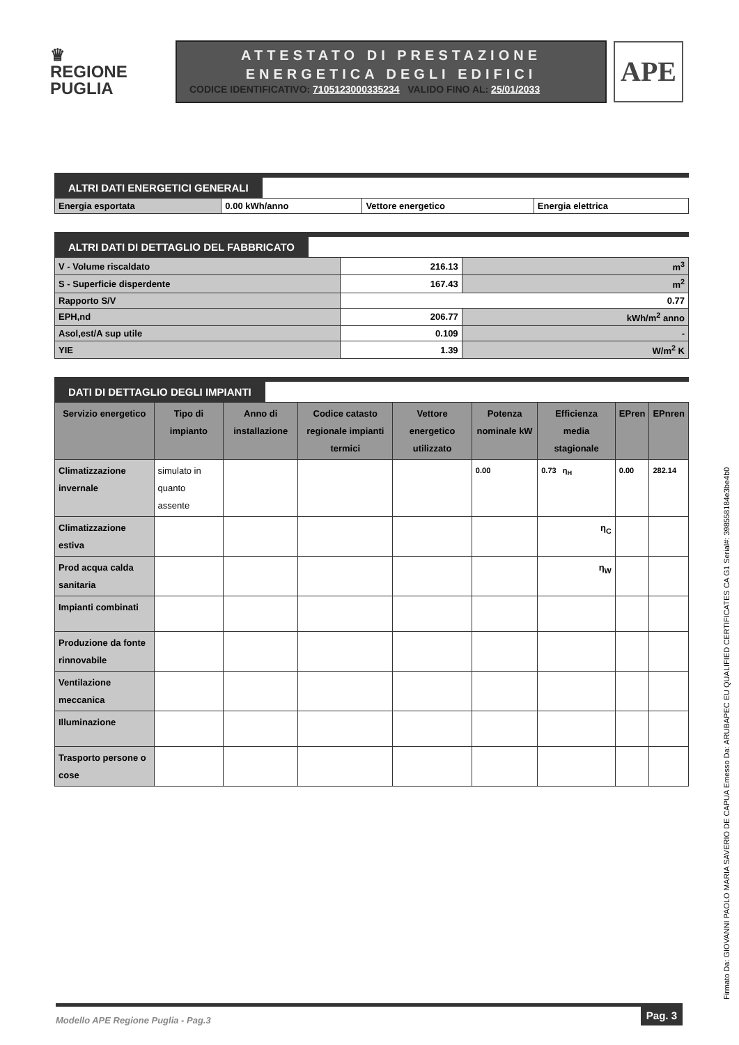♛
REGIONE
PUGLIA
ATTESTATO DI PRESTAZIONE
ENERGETICA DEGLI EDIFICI
CODICE IDENTIFICATIVO: 7105123000335234 VALIDO FINO AL: 25/01/2033
APE
ALTRI DATI ENERGETICI GENERALI
| Energia esportata | 0.00 kWh/anno | Vettore energetico | Energia elettrica |
ALTRI DATI DI DETTAGLIO DEL FABBRICATO
| V - Volume riscaldato | 216.13 | m<sup>3</sup> |
| S - Superficie disperdente | 167.43 | m<sup>2</sup> |
| Rapporto S/V | 0.77 | |
| EPH,nd | 206.77 | kWh/m<sup>2</sup> anno |
| Asol,est/A sup utile | 0.109 | - |
| YIE | 1.39 | W/m<sup>2</sup> K |
DATI DI DETTAGLIO DEGLI IMPIANTI
| Servizio energetico | Tipo di impianto | Anno di installazione | Codice catasto regionale impianti termici | Vettore energetico utilizzato | Potenza nominale kW | Efficienza media stagionale | EPren | EPnren |
| --- | --- | --- | --- | --- | --- | --- | --- | --- |
| Climatizzazione invernale | simulato in quanto assente | | | | 0.00 | 0.73 η<sub>H</sub> | 0.00 | 282.14 |
| Climatizzazione estiva | | | | | | η<sub>C</sub> | | |
| Prod acqua calda sanitaria | | | | | | η<sub>W</sub> | | |
| Impianti combinati | | | | | | | | |
| Produzione da fonte rinnovabile | | | | | | | | |
| Ventilazione meccanica | | | | | | | | |
| Illuminazione | | | | | | | | |
| Trasporto persone o cose | | | | | | | | |
Firmato Da: GIOVANNI PAOLO MARIA SAVERIO DE CAPUA Emesso Da: ARUBAPEC EU QUALIFIED CERTIFICATES CA G1 Serial#: 398558184e3be4b0
Modello APE Regione Puglia - Pag.3 Pag. 3